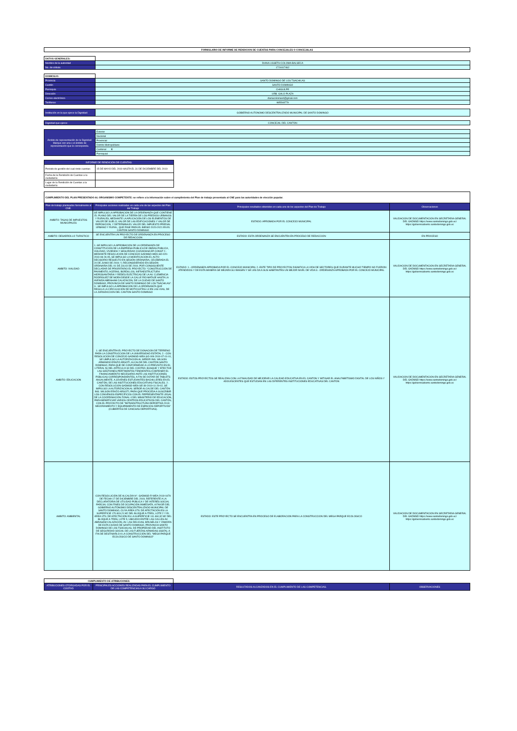| FORMULARIO DE INFORME DE RENDICION DE CUENTAS PARA CONCEJALES O CONCEJALAS |
| DATOS GENERALES: | |
| Nombre de la autoridad | DIANA LISSETH COLOMA BALSECA |
| No. de cédula | 1724417462 |
| DOMICILIO: | |
| Provincia | SANTO DOMINGO DE LOS TSACHILAS |
| Cantón | SANTO DOMINGO |
| Parroquia | CHIGUILPE |
| Dirección | URB. GALO PLAZA |
| Correo electrónico | dianacolomasd@gmail.com |
| Teléfonos | 985548779 |
| Institución en la que ejerce la Dignidad: | GOBIERNO AUTONOMO DESCENTRALIZADO MUNICIPAL DE SANTO DOMINGO |
| Dignidad que ejerce: | CONCEJAL DEL CANTON |
| Ámbito de representación de la Dignidad: Marque con una x el ámbito de representación que le corresponda. | Exterior |
| | Nacional |
| | Provincial |
| | Distrito Metropolitano |
| | Cantonal X |
| | Parroquial |
| INFORME DE RENDICIÓN DE CUENTAS: | |
| --- | --- |
| Periodo de gestión del cual rinde cuentas: | 15 DE MAYO DEL 2019 HASTA EL 31 DE DICIEMBRE DEL 2019 |
| Fecha de la Rendición de Cuentas a la ciudadanía: | |
| Lugar de la Rendición de Cuentas a la ciudadanía: | |
| CUMPLIMIENTO DEL PLAN PRESENTADO AL ORGANISMO COMPETENTE: se refiere a la información sobre el cumplimiento del Plan de trabajo presentado al CNE para las autoridades de elección popular. | | | |
| Plan de trabajo planteados formalmente al CNE. | Principales acciones realizadas en cada uno de las aspectos del Plan del Trabajo | Principales resultados obtenidos en cada uno de los aspectos del Plan de Trabajo | Observaciones |
| AMBITO: TASAS DE IMPUESTOS MUNICIPALES | SE IMPULSO LA APROBACION DE LA ORDENANZA QUE CONTIENE EL PLANO DEL VALOR DE LA TIERRA DE LOS PREDIOS URBANOS Y RURALES, MEDIANTE LA APLICACIÓN DE LOS ELEMENTOS DE VALOR DE SUELO, VALOR DE LAS EDIFICACIONES Y VALOR DE REPOSICION, Y DETERMINA EL VALOR DEL IMPUESTO PREDIAL URBANO Y RURAL, QUE RIGE PARA EL BIENIO 2020-2021 EN EL CANTON SANTO DOMINGO | ESTADO: APROBADA POR EL CONCEJO MUNICIPAL | VALIDACION DE DOCUMENTACION EN SECRETARIA GENERAL DEL GADMSD https://www.santodomingo.gob.ec/ https://gobiernoabierto.santodomingo.gob.ec |
| AMBITO: DESARROLLO TURISTICO | SE ENCUENTRA UN PROYECTO DE ORDENANZA EN PROCESO DE REDACCION | ESTADO: ESTA ORDENANZA SE ENCUENTRA EN PROCESO DE REDACCION | EN PROCESO |
| AMBITO: VIALIDAD | 1.-SE IMPULSO LA APROBACION DE LA ORDENANZA DE CONSTITUCION DE LA EMPRESA PUBLICA DE OBRAS PUBLICA, VIALIDAD, VIVIENDA Y SEGURIDAD CIUDADANA EP-CONST 2.- MEDIANTE RESOLUCION DE CONCEJO GADMSD-WEA-SO-020-2019-08-26-05, SE IMPULSO LA MODIFICACION EL ACTO DECISORIO RESUELTO EN SESIÓN ORDINARIA, CELEBRADA EL 24 DE JUNIO DE 2019; Y, RECONSIDERADO EN SESIÓN ORDINARIA DEL 01 DE JULIO DE 2019, POR CONSIGUIENTE DECLARAR DE PRIORITARIO EL PROYECTO: "CONSTRUCCIÓN DE PAVIMENTO, ACERAS, BORDILLOS, INFRAESTRUCTURA HIDROSANITARIA Y REDES ELÉCTRICAS DE LA AV. CLEMENCIA RODRÍGUEZ DE MORA DESDE LA CALLE RÍO MATAJE HASTA LA AVENIDA ABRAHAM CALAZACÓN, DE LA CIUDAD DE SANTO DOMINGO, PROVINCIA DE SANTO DOMINGO DE LOS TSÁCHILAS". 3-. SE IMPULSO LA APROBACION DE LA ORDENANZA QUE REGULA LA CIRCULACION DE MOTICILETAS L3 EN LAS VIAS, DE LA JURISDICCION DEL CANTON SANTO DOMINGO | ESTADO: 1.-.ORDENABZA APROBADA POR EL CONCEJO MUNICIPAL 2.-ESTE TIPO DE PROYECTOS DIGNIFICA LA VIDA DE SECTORES QUE DURANTE MUCHO TIEMPO NO FUERON ATENDIDOS Y DE ESTA MANERA SE MEJARA SU IMAGEN Y SE LES DA A SUS HABITANTES UN MEJOR NIVEL DE VIDA 3.- ORDENANZA APROBADA POR EL CONCEJO MUNICIPAL | VALIDACION DE DOCUMENTACION EN SECRETARIA GENERAL DEL GADMSD https://www.santodomingo.gob.ec/ https://gobiernoabierto.santodomingo.gob.ec |
| AMBITO: EDUCACION | 1.-SE ENCUENTRA EL PROYECTO DE DONACION DE TERRENO PARA LA CONSTRUCCION DE LA UNIVERSIDAD ESTATAL 2.- CON RESOLUCION DE CONCEJO GADMSD-WEA-SO-009-2019-07-01-01, SE UMPULSO LA AUTORIZACION AL SEÑOR ING. WILSON ARMANDO ERAZO ARGOTI, ALCALDE DEL CANTÓN SANTO DOMINGO, PARA QUE DE CONFORMIDAD A LO PREVISTO EN EL LITERAL N) DEL ARTÍCULO 60 DEL COOTAD, BUSQUE Y EFECTÚE LAS GESTIONES PERTINENTES TENDIENTES A OBTENER EL FINANCIAMIENTO NECESARIO ANTE LAS INSTITUCIONES PÚBLICAS CORRESPONDIENTES, A FIN DE DOTAR DE TABLETS ANUALMENTE, A JÓVENES ESTUDIANTES BACHILLERES EN EL CANTÓN, DE LAS INSTITUCIONES EDUCATIVAS FISCALES. 2-. CON RESOLUCION GADMSD-WEA-SE-39-2019-11-29-02, SE IMPULSO LA AUTORIZACION AL SEÑOR ALCALDE DEL CANTÓN ING. WILSON ERAZO ARGOTI, PARA QUE PROCEDA A SUSCRIBIR LOS CONVENIOS ESPECÍFICOS CON EL REPRESENTANTE LEGAL DE LA COORDINACIÓN ZONAL 4 DEL MINISTERIO DE EDUCACIÓN, PARA BENEFICIAR VARIOS CENTROS EDUCATIVOS DEL CANTÓN, CON EL PROYECTO DE "INFRAESTRUCTURA DEPORTIVA 2019: MEJORAMIENTO Y EQUIPAMIENTO DE ESPACIOS DEPORTIVOS" (CUBIERTAS DE CANCHAS DEPORTIVAS). | ESTADO: ESTOS PROYECTOS SE REALIZAN CON LA FINALIDAD DE MEJORAR LA CALIDAD EDUCATIVA EN EL CANTON Y MITIGAR EL ANALFABETISMO DIGITAL DE LOS NIÑOS Y ADOLESCENTES QUE ESTUDIAN EN LAS DIFERENTES INSTITUCIONES EDUCATIVAS DEL CANTON | VALIDACION DE DOCUMENTACION EN SECRETARIA GENERAL DEL GADMSD https://www.santodomingo.gob.ec/ https://gobiernoabierto.santodomingo.gob.ec |
| AMBITO: AMBIENTAL | CON RESOLUCIÓN DE ALCALDÍA N°. GADMSD-R-WEA-2019-0479 DE FECHA 17 DE DICIEMBRE DEL 2019, REFERENTE A LA DECLARATORIA DE UTILIDAD PÚBLICA Y DE INTERÉS SOCIAL PARCIAL CON FINES DE OCUPACIÓN INMEDIATA, A FAVOR DEL GOBIERNO AUTÓNOMO DESCENTRALIZADO MUNICIPAL DE SANTO DOMINGO, CUYA ÁREA ÚTIL DE AFECTACIÓN ES LA SUPERFICIE 170.819,21 M2 DEL BLOQUE A-TRES, LOTE 2 Y EL ÁREA ÚTIL DE AFECTACIÓN ES LA SUPERFICIE 111.460,32 M2 DEL BLOQUE A-TRES, LOTE 5, UBICADO ENTRE LAS CALLES AV. ABRAHAM CALAZACÓN, AV. LAS DELICIAS, BRUSELAS Y ZAMORA DE ESTA CIUDAD DE SANTO DOMINGO, PROVINCIA SANTO DOMINGO DE LOS TSÁCHILAS, DE PROPIEDAD DEL INSTITUTO DE SEGURIDAD SOCIAL DE LAS FUERZAS ARMADAS (ISSFA), A FIN DE DESTINARLO A LA CONSTRUCCIÓN DEL "MEGA PARQUE ECOLÓGICO DE SANTO DOMINGO" | ESTADO: ESTE PROYECTO SE ENCUENTRA EN PROCESO DE ELABORACION PARA LA CONSTRUCCION DEL MEGA PARQUE ECOLOGICO | VALIDACION DE DOCUMENTACION EN SECRETARIA GENERAL DEL GADMSD https://www.santodomingo.gob.ec/ https://gobiernoabierto.santodomingo.gob.ec |
| CUMPLIMIENTO DE ATRIBUCIONES | | | |
| ATRIBUCIONES OTORGADAS POR EL COOTAD | PRINCIPALES ACCIONES REALIZADAS PARA EL CUMPLIMIENTO DE LAS COMPETENCIAS A SU CARGO | RESULTADOS ALCANZADOS EN EL CUMPLIMIENTO DE LAS COMPETENCIAS. | OBSERVACIONES |